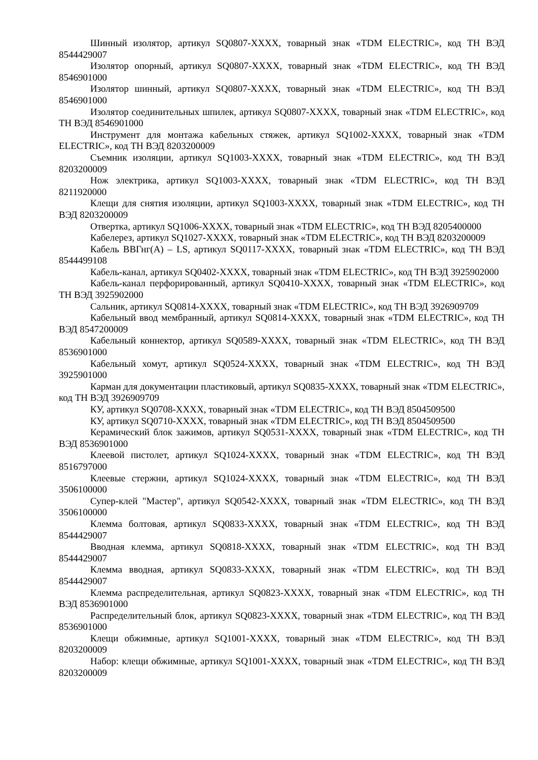Шинный изолятор, артикул SQ0807-XXXX, товарный знак «TDM ELECTRIC», код ТН ВЭД 8544429007
Изолятор опорный, артикул SQ0807-XXXX, товарный знак «TDM ELECTRIC», код ТН ВЭД 8546901000
Изолятор шинный, артикул SQ0807-XXXX, товарный знак «TDM ELECTRIC», код ТН ВЭД 8546901000
Изолятор соединительных шпилек, артикул SQ0807-XXXX, товарный знак «TDM ELECTRIC», код ТН ВЭД 8546901000
Инструмент для монтажа кабельных стяжек, артикул SQ1002-XXXX, товарный знак «TDM ELECTRIC», код ТН ВЭД 8203200009
Съемник изоляции, артикул SQ1003-XXXX, товарный знак «TDM ELECTRIC», код ТН ВЭД 8203200009
Нож электрика, артикул SQ1003-XXXX, товарный знак «TDM ELECTRIC», код ТН ВЭД 8211920000
Клещи для снятия изоляции, артикул SQ1003-XXXX, товарный знак «TDM ELECTRIC», код ТН ВЭД 8203200009
Отвертка, артикул SQ1006-XXXX, товарный знак «TDM ELECTRIC», код ТН ВЭД 8205400000
Кабелерез, артикул SQ1027-XXXX, товарный знак «TDM ELECTRIC», код ТН ВЭД 8203200009
Кабель ВВГнг(А) – LS, артикул SQ0117-XXXX, товарный знак «TDM ELECTRIC», код ТН ВЭД 8544499108
Кабель-канал, артикул SQ0402-XXXX, товарный знак «TDM ELECTRIC», код ТН ВЭД 3925902000
Кабель-канал перфорированный, артикул SQ0410-XXXX, товарный знак «TDM ELECTRIC», код ТН ВЭД 3925902000
Сальник, артикул SQ0814-XXXX, товарный знак «TDM ELECTRIC», код ТН ВЭД 3926909709
Кабельный ввод мембранный, артикул SQ0814-XXXX, товарный знак «TDM ELECTRIC», код ТН ВЭД 8547200009
Кабельный коннектор, артикул SQ0589-XXXX, товарный знак «TDM ELECTRIC», код ТН ВЭД 8536901000
Кабельный хомут, артикул SQ0524-XXXX, товарный знак «TDM ELECTRIC», код ТН ВЭД 3925901000
Карман для документации пластиковый, артикул SQ0835-XXXX, товарный знак «TDM ELECTRIC», код ТН ВЭД 3926909709
КУ, артикул SQ0708-XXXX, товарный знак «TDM ELECTRIC», код ТН ВЭД 8504509500
КУ, артикул SQ0710-XXXX, товарный знак «TDM ELECTRIC», код ТН ВЭД 8504509500
Керамический блок зажимов, артикул SQ0531-XXXX, товарный знак «TDM ELECTRIC», код ТН ВЭД 8536901000
Клеевой пистолет, артикул SQ1024-XXXX, товарный знак «TDM ELECTRIC», код ТН ВЭД 8516797000
Клеевые стержни, артикул SQ1024-XXXX, товарный знак «TDM ELECTRIC», код ТН ВЭД 3506100000
Супер-клей "Мастер", артикул SQ0542-XXXX, товарный знак «TDM ELECTRIC», код ТН ВЭД 3506100000
Клемма болтовая, артикул SQ0833-XXXX, товарный знак «TDM ELECTRIC», код ТН ВЭД 8544429007
Вводная клемма, артикул SQ0818-XXXX, товарный знак «TDM ELECTRIC», код ТН ВЭД 8544429007
Клемма вводная, артикул SQ0833-XXXX, товарный знак «TDM ELECTRIC», код ТН ВЭД 8544429007
Клемма распределительная, артикул SQ0823-XXXX, товарный знак «TDM ELECTRIC», код ТН ВЭД 8536901000
Распределительный блок, артикул SQ0823-XXXX, товарный знак «TDM ELECTRIC», код ТН ВЭД 8536901000
Клещи обжимные, артикул SQ1001-XXXX, товарный знак «TDM ELECTRIC», код ТН ВЭД 8203200009
Набор: клещи обжимные, артикул SQ1001-XXXX, товарный знак «TDM ELECTRIC», код ТН ВЭД 8203200009